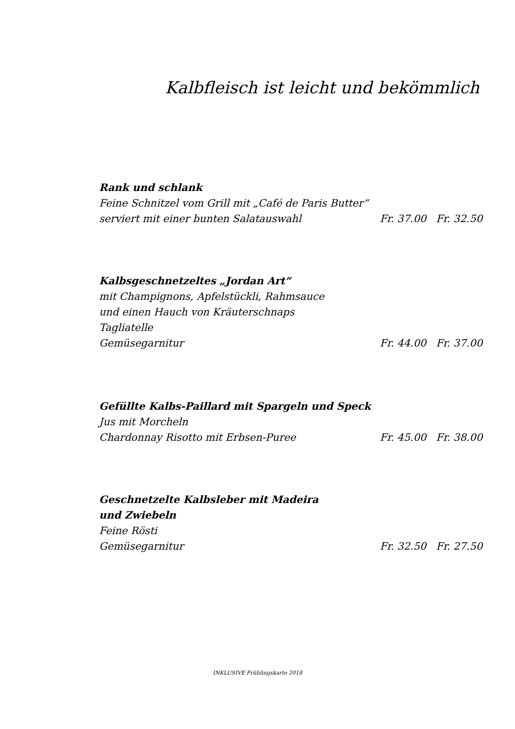Kalbfleisch ist leicht und bekömmlich
Rank und schlank
Feine Schnitzel vom Grill mit „Café de Paris Butter“
serviert mit einer bunten Salatauswahl Fr. 37.00 Fr. 32.50
Kalbsgeschnetzeltes „Jordan Art“
mit Champignons, Apfelstückli, Rahmsauce
und einen Hauch von Kräuterschnaps
Tagliatelle
Gemüsegarnitur Fr. 44.00 Fr. 37.00
Gefüllte Kalbs-Paillard mit Spargeln und Speck
Jus mit Morcheln
Chardonnay Risotto mit Erbsen-Puree Fr. 45.00 Fr. 38.00
Geschnetzelte Kalbsleber mit Madeira
und Zwiebeln
Feine Rösti
Gemüsegarnitur Fr. 32.50 Fr. 27.50
INKLUSIVE Frühlingskarte 2018